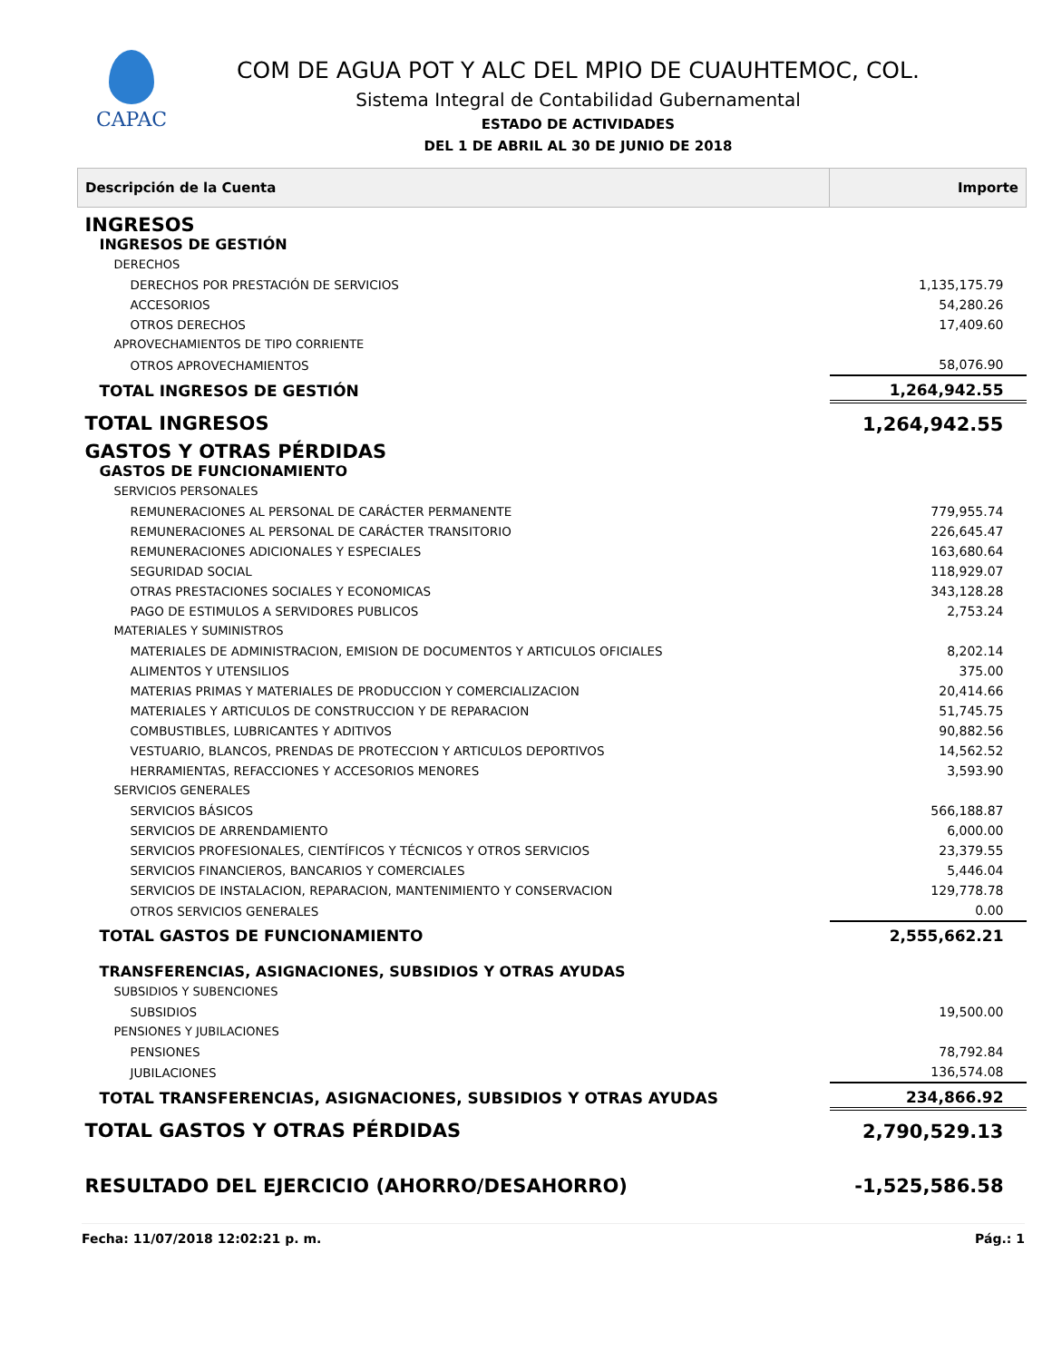CAPAC
COM DE AGUA POT Y ALC DEL MPIO DE CUAUHTEMOC, COL.
Sistema Integral de Contabilidad Gubernamental
ESTADO DE ACTIVIDADES
DEL 1 DE ABRIL AL 30 DE JUNIO DE 2018
| Descripción de la Cuenta | Importe |
| --- | --- |
| INGRESOS | |
| INGRESOS DE GESTIÓN | |
| DERECHOS | |
| DERECHOS POR PRESTACIÓN DE SERVICIOS | 1,135,175.79 |
| ACCESORIOS | 54,280.26 |
| OTROS DERECHOS | 17,409.60 |
| APROVECHAMIENTOS DE TIPO CORRIENTE | |
| OTROS APROVECHAMIENTOS | 58,076.90 |
| TOTAL INGRESOS DE GESTIÓN | 1,264,942.55 |
| TOTAL INGRESOS | 1,264,942.55 |
| GASTOS Y OTRAS PÉRDIDAS | |
| GASTOS DE FUNCIONAMIENTO | |
| SERVICIOS PERSONALES | |
| REMUNERACIONES AL PERSONAL DE CARÁCTER PERMANENTE | 779,955.74 |
| REMUNERACIONES AL PERSONAL DE CARÁCTER TRANSITORIO | 226,645.47 |
| REMUNERACIONES ADICIONALES Y ESPECIALES | 163,680.64 |
| SEGURIDAD SOCIAL | 118,929.07 |
| OTRAS PRESTACIONES SOCIALES Y ECONOMICAS | 343,128.28 |
| PAGO DE ESTIMULOS A SERVIDORES PUBLICOS | 2,753.24 |
| MATERIALES Y SUMINISTROS | |
| MATERIALES DE ADMINISTRACION, EMISION DE DOCUMENTOS Y ARTICULOS OFICIALES | 8,202.14 |
| ALIMENTOS Y UTENSILIOS | 375.00 |
| MATERIAS PRIMAS Y MATERIALES DE PRODUCCION Y COMERCIALIZACION | 20,414.66 |
| MATERIALES Y ARTICULOS DE CONSTRUCCION Y DE REPARACION | 51,745.75 |
| COMBUSTIBLES, LUBRICANTES Y ADITIVOS | 90,882.56 |
| VESTUARIO, BLANCOS, PRENDAS DE PROTECCION Y ARTICULOS DEPORTIVOS | 14,562.52 |
| HERRAMIENTAS, REFACCIONES Y ACCESORIOS MENORES | 3,593.90 |
| SERVICIOS GENERALES | |
| SERVICIOS BÁSICOS | 566,188.87 |
| SERVICIOS DE ARRENDAMIENTO | 6,000.00 |
| SERVICIOS PROFESIONALES, CIENTÍFICOS Y TÉCNICOS Y OTROS SERVICIOS | 23,379.55 |
| SERVICIOS FINANCIEROS, BANCARIOS Y COMERCIALES | 5,446.04 |
| SERVICIOS DE INSTALACION, REPARACION, MANTENIMIENTO Y CONSERVACION | 129,778.78 |
| OTROS SERVICIOS GENERALES | 0.00 |
| TOTAL GASTOS DE FUNCIONAMIENTO | 2,555,662.21 |
| TRANSFERENCIAS, ASIGNACIONES, SUBSIDIOS Y OTRAS AYUDAS | |
| SUBSIDIOS Y SUBENCIONES | |
| SUBSIDIOS | 19,500.00 |
| PENSIONES Y JUBILACIONES | |
| PENSIONES | 78,792.84 |
| JUBILACIONES | 136,574.08 |
| TOTAL TRANSFERENCIAS, ASIGNACIONES, SUBSIDIOS Y OTRAS AYUDAS | 234,866.92 |
| TOTAL GASTOS Y OTRAS PÉRDIDAS | 2,790,529.13 |
| RESULTADO DEL EJERCICIO (AHORRO/DESAHORRO) | -1,525,586.58 |
Fecha: 11/07/2018 12:02:21 p. m. Pág.: 1